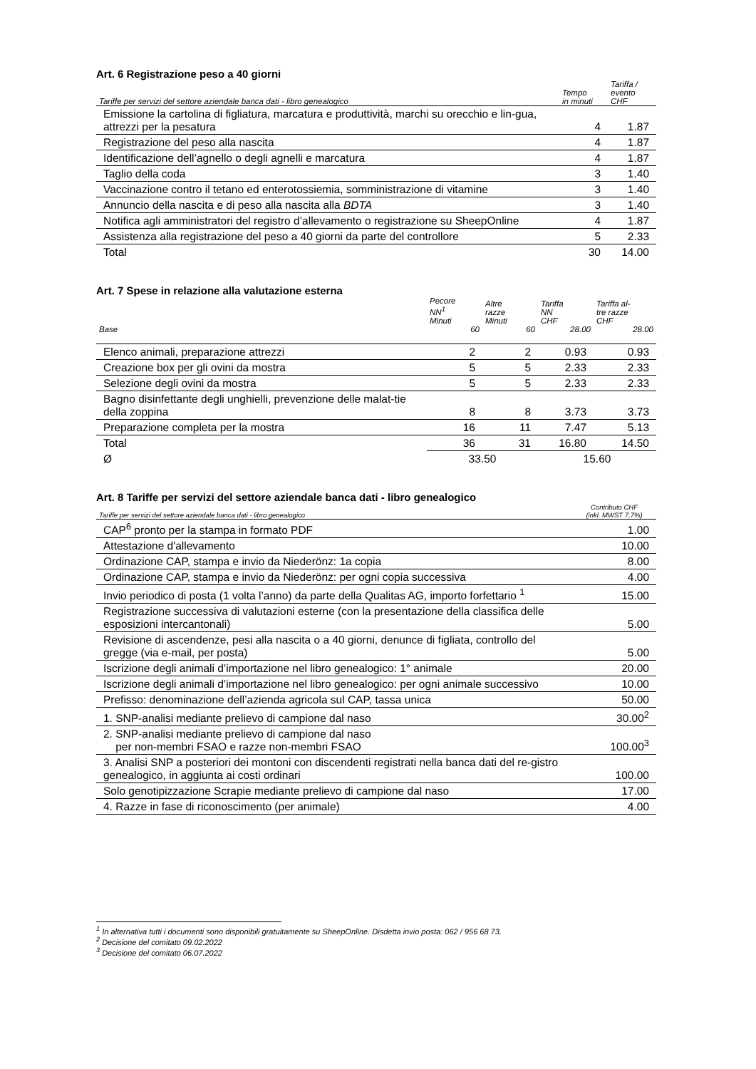Art. 6 Registrazione peso a 40 giorni
| Tariffe per servizi del settore aziendale banca dati - libro genealogico | Tempo in minuti | Tariffa / evento CHF |
| --- | --- | --- |
| Emissione la cartolina di figliatura, marcatura e produttività, marchi su orecchio e lin-gua, attrezzi per la pesatura | 4 | 1.87 |
| Registrazione del peso alla nascita | 4 | 1.87 |
| Identificazione dell’agnello o degli agnelli e marcatura | 4 | 1.87 |
| Taglio della coda | 3 | 1.40 |
| Vaccinazione contro il tetano ed enterotossiemia, somministrazione di vitamine | 3 | 1.40 |
| Annuncio della nascita e di peso alla nascita alla BDTA | 3 | 1.40 |
| Notifica agli amministratori del registro d’allevamento o registrazione su SheepOnline | 4 | 1.87 |
| Assistenza alla registrazione del peso a 40 giorni da parte del controllore | 5 | 2.33 |
| Total | 30 | 14.00 |
Art. 7 Spese in relazione alla valutazione esterna
| | Pecore NN<sup>1</sup> Minuti | Altre razze Minuti | Tariffa NN CHF | Tariffa al- tre razze CHF |
| --- | --- | --- | --- | --- |
| Base | 60 | 60 | 28.00 | 28.00 |
| Elenco animali, preparazione attrezzi | 2 | 2 | 0.93 | 0.93 |
| Creazione box per gli ovini da mostra | 5 | 5 | 2.33 | 2.33 |
| Selezione degli ovini da mostra | 5 | 5 | 2.33 | 2.33 |
| Bagno disinfettante degli unghielli, prevenzione delle malat-tie della zoppina | 8 | 8 | 3.73 | 3.73 |
| Preparazione completa per la mostra | 16 | 11 | 7.47 | 5.13 |
| Total | 36 | 31 | 16.80 | 14.50 |
| Ø | 33.50 | | 15.60 | |
Art. 8 Tariffe per servizi del settore aziendale banca dati - libro genealogico
| Tariffe per servizi del settore aziendale banca dati - libro genealogico | Contributo CHF (inkl. MWST 7,7%) |
| --- | --- |
| CAP<sup>6</sup> pronto per la stampa in formato PDF | 1.00 |
| Attestazione d'allevamento | 10.00 |
| Ordinazione CAP, stampa e invio da Niederönz: 1a copia | 8.00 |
| Ordinazione CAP, stampa e invio da Niederönz: per ogni copia successiva | 4.00 |
| Invio periodico di posta (1 volta l’anno) da parte della Qualitas AG, importo forfettario <sup>1</sup> | 15.00 |
| Registrazione successiva di valutazioni esterne (con la presentazione della classifica delle esposizioni intercantonali) | 5.00 |
| Revisione di ascendenze, pesi alla nascita o a 40 giorni, denunce di figliata, controllo del gregge (via e-mail, per posta) | 5.00 |
| Iscrizione degli animali d’importazione nel libro genealogico: 1° animale | 20.00 |
| Iscrizione degli animali d’importazione nel libro genealogico: per ogni animale successivo | 10.00 |
| Prefisso: denominazione dell’azienda agricola sul CAP, tassa unica | 50.00 |
| 1. SNP-analisi mediante prelievo di campione dal naso | 30.00<sup>2</sup> |
| 2. SNP-analisi mediante prelievo di campione dal naso per non-membri FSAO e razze non-membri FSAO | 100.00<sup>3</sup> |
| 3. Analisi SNP a posteriori dei montoni con discendenti registrati nella banca dati del re-gistro genealogico, in aggiunta ai costi ordinari | 100.00 |
| Solo genotipizzazione Scrapie mediante prelievo di campione dal naso | 17.00 |
| 4. Razze in fase di riconoscimento (per animale) | 4.00 |
<sup>1</sup> In alternativa tutti i documenti sono disponibili gratuitamente su SheepOnline. Disdetta invio posta: 062 / 956 68 73.
<sup>2</sup> Decisione del comitato 09.02.2022
<sup>3</sup> Decisione del comitato 06.07.2022